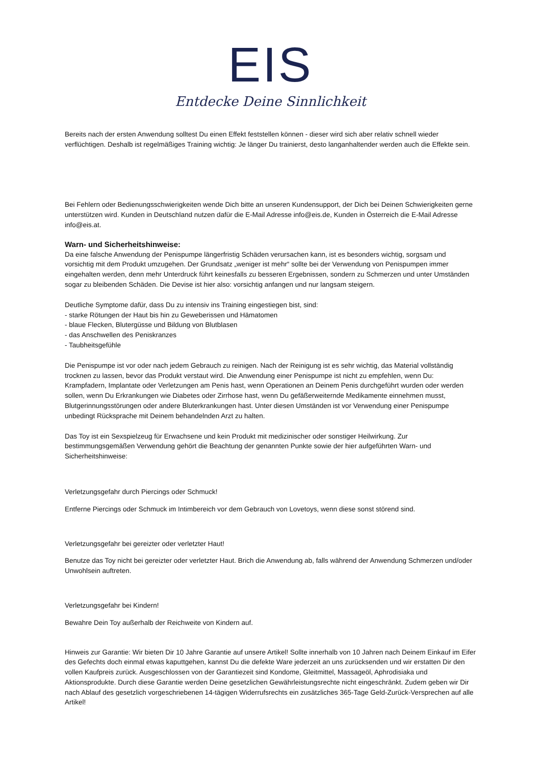EIS
Entdecke Deine Sinnlichkeit
Bereits nach der ersten Anwendung solltest Du einen Effekt feststellen können - dieser wird sich aber relativ schnell wieder verflüchtigen. Deshalb ist regelmäßiges Training wichtig: Je länger Du trainierst, desto langanhaltender werden auch die Effekte sein.
Bei Fehlern oder Bedienungsschwierigkeiten wende Dich bitte an unseren Kundensupport, der Dich bei Deinen Schwierigkeiten gerne unterstützen wird. Kunden in Deutschland nutzen dafür die E-Mail Adresse info@eis.de, Kunden in Österreich die E-Mail Adresse info@eis.at.
Warn- und Sicherheitshinweise:
Da eine falsche Anwendung der Penispumpe längerfristig Schäden verursachen kann, ist es besonders wichtig, sorgsam und vorsichtig mit dem Produkt umzugehen. Der Grundsatz „weniger ist mehr“ sollte bei der Verwendung von Penispumpen immer eingehalten werden, denn mehr Unterdruck führt keinesfalls zu besseren Ergebnissen, sondern zu Schmerzen und unter Umständen sogar zu bleibenden Schäden. Die Devise ist hier also: vorsichtig anfangen und nur langsam steigern.
Deutliche Symptome dafür, dass Du zu intensiv ins Training eingestiegen bist, sind:
- starke Rötungen der Haut bis hin zu Geweberissen und Hämatomen
- blaue Flecken, Blutergüsse und Bildung von Blutblasen
- das Anschwellen des Peniskranzes
- Taubheitsgefühle
Die Penispumpe ist vor oder nach jedem Gebrauch zu reinigen. Nach der Reinigung ist es sehr wichtig, das Material vollständig trocknen zu lassen, bevor das Produkt verstaut wird. Die Anwendung einer Penispumpe ist nicht zu empfehlen, wenn Du: Krampfadern, Implantate oder Verletzungen am Penis hast, wenn Operationen an Deinem Penis durchgeführt wurden oder werden sollen, wenn Du Erkrankungen wie Diabetes oder Zirrhose hast, wenn Du gefäßerweiternde Medikamente einnehmen musst, Blutgerinnungsstörungen oder andere Bluterkrankungen hast. Unter diesen Umständen ist vor Verwendung einer Penispumpe unbedingt Rücksprache mit Deinem behandelnden Arzt zu halten.
Das Toy ist ein Sexspielzeug für Erwachsene und kein Produkt mit medizinischer oder sonstiger Heilwirkung. Zur bestimmungsgemäßen Verwendung gehört die Beachtung der genannten Punkte sowie der hier aufgeführten Warn- und Sicherheitshinweise:
Verletzungsgefahr durch Piercings oder Schmuck!
Entferne Piercings oder Schmuck im Intimbereich vor dem Gebrauch von Lovetoys, wenn diese sonst störend sind.
Verletzungsgefahr bei gereizter oder verletzter Haut!
Benutze das Toy nicht bei gereizter oder verletzter Haut. Brich die Anwendung ab, falls während der Anwendung Schmerzen und/oder Unwohlsein auftreten.
Verletzungsgefahr bei Kindern!
Bewahre Dein Toy außerhalb der Reichweite von Kindern auf.
Hinweis zur Garantie: Wir bieten Dir 10 Jahre Garantie auf unsere Artikel! Sollte innerhalb von 10 Jahren nach Deinem Einkauf im Eifer des Gefechts doch einmal etwas kaputtgehen, kannst Du die defekte Ware jederzeit an uns zurücksenden und wir erstatten Dir den vollen Kaufpreis zurück. Ausgeschlossen von der Garantiezeit sind Kondome, Gleitmittel, Massageöl, Aphrodisiaka und Aktionsprodukte. Durch diese Garantie werden Deine gesetzlichen Gewährleistungsrechte nicht eingeschränkt. Zudem geben wir Dir nach Ablauf des gesetzlich vorgeschriebenen 14-tägigen Widerrufsrechts ein zusätzliches 365-Tage Geld-Zurück-Versprechen auf alle Artikel!